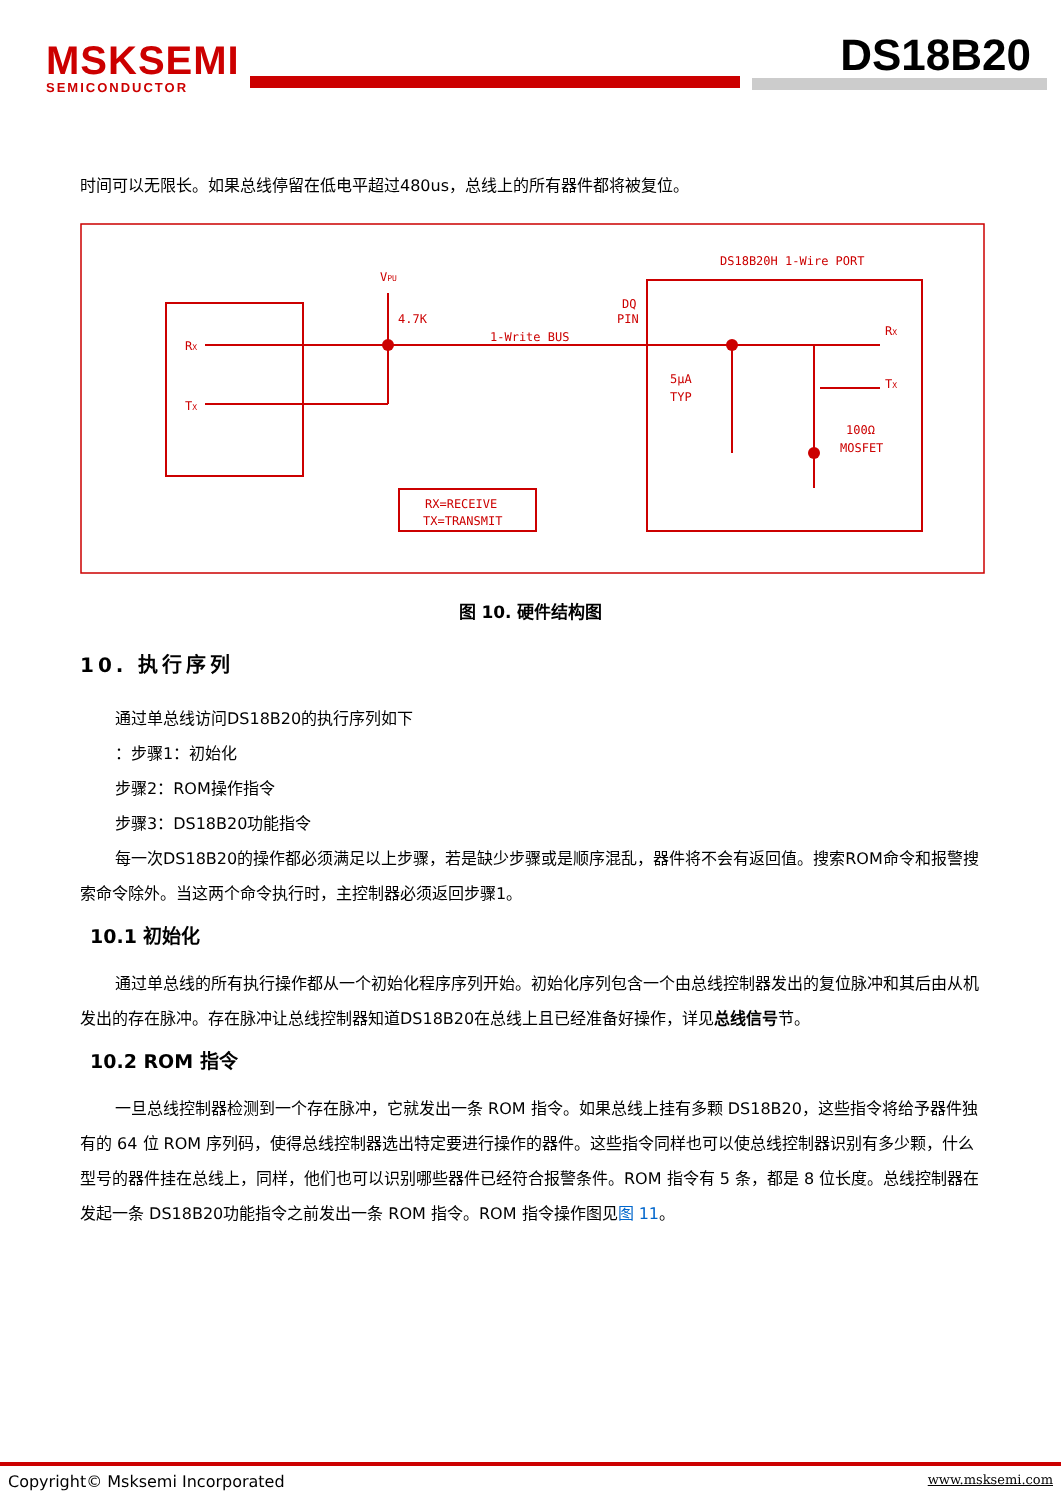MSKSEMI
SEMICONDUCTOR
DS18B20
时间可以无限长。如果总线停留在低电平超过480us，总线上的所有器件都将被复位。
VPU
4.7K
RX
TX
1-Write BUS
DQ
PIN
DS18B20H 1-Wire PORT
5μA
TYP
RX
TX
100Ω
MOSFET
RX=RECEIVE
TX=TRANSMIT
图 10. 硬件结构图
10. 执行序列
通过单总线访问DS18B20的执行序列如下
：步骤1：初始化
步骤2：ROM操作指令
步骤3：DS18B20功能指令
每一次DS18B20的操作都必须满足以上步骤，若是缺少步骤或是顺序混乱，器件将不会有返回值。搜索ROM命令和报警搜索命令除外。当这两个命令执行时，主控制器必须返回步骤1。
10.1 初始化
通过单总线的所有执行操作都从一个初始化程序序列开始。初始化序列包含一个由总线控制器发出的复位脉冲和其后由从机发出的存在脉冲。存在脉冲让总线控制器知道DS18B20在总线上且已经准备好操作，详见总线信号节。
10.2 ROM 指令
一旦总线控制器检测到一个存在脉冲，它就发出一条 ROM 指令。如果总线上挂有多颗 DS18B20，这些指令将给予器件独有的 64 位 ROM 序列码，使得总线控制器选出特定要进行操作的器件。这些指令同样也可以使总线控制器识别有多少颗，什么型号的器件挂在总线上，同样，他们也可以识别哪些器件已经符合报警条件。ROM 指令有 5 条，都是 8 位长度。总线控制器在发起一条 DS18B20功能指令之前发出一条 ROM 指令。ROM 指令操作图见图 11。
Copyright© Msksemi Incorporated www.msksemi.com